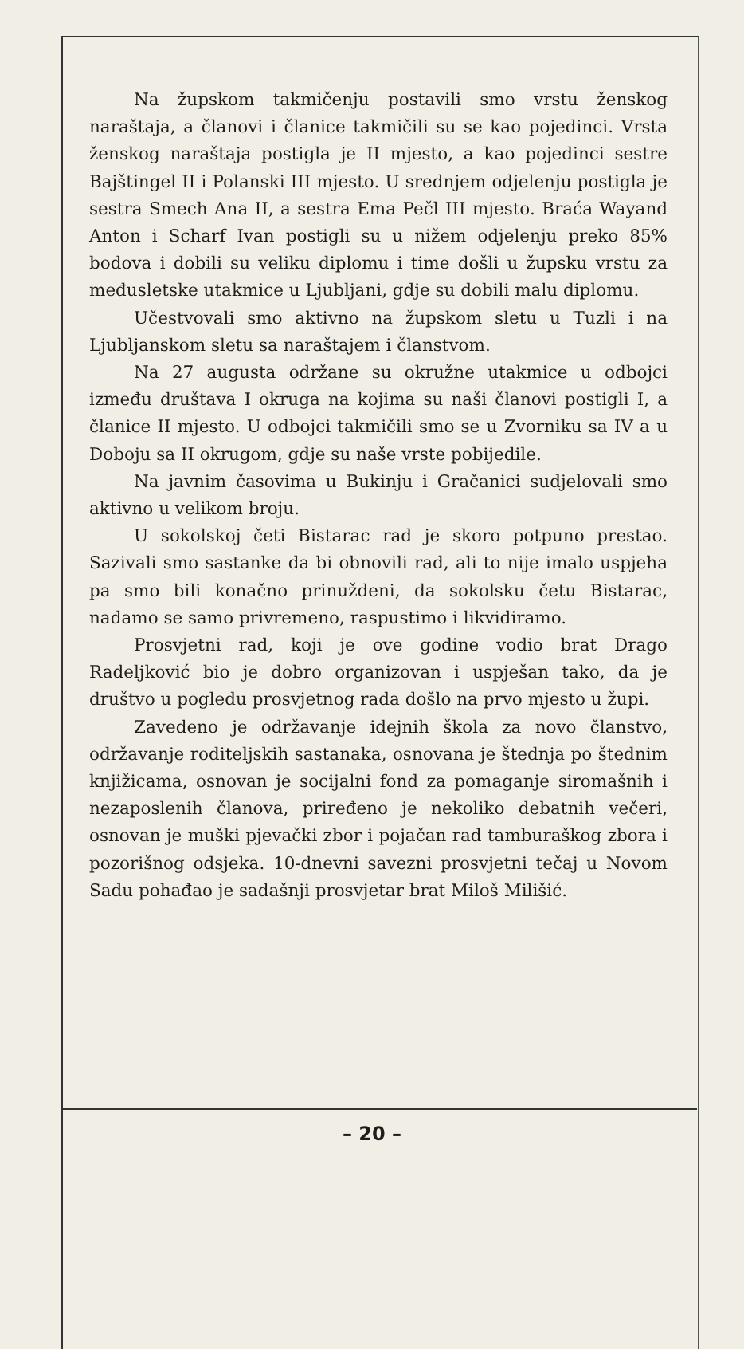Na župskom takmičenju postavili smo vrstu ženskog naraštaja, a članovi i članice takmičili su se kao pojedinci. Vrsta ženskog naraštaja postigla je II mjesto, a kao pojedinci sestre Bajštingel II i Polanski III mjesto. U srednjem odjelenju postigla je sestra Smech Ana II, a sestra Ema Pečl III mjesto. Braća Wayand Anton i Scharf Ivan postigli su u nižem odjelenju preko 85% bodova i dobili su veliku diplomu i time došli u župsku vrstu za međusletske utakmice u Ljubljani, gdje su dobili malu diplomu.
Učestvovali smo aktivno na župskom sletu u Tuzli i na Ljubljanskom sletu sa naraštajem i članstvom.
Na 27 augusta održane su okružne utakmice u odbojci između društava I okruga na kojima su naši članovi postigli I, a članice II mjesto. U odbojci takmičili smo se u Zvorniku sa IV a u Doboju sa II okrugom, gdje su naše vrste pobijedile.
Na javnim časovima u Bukinju i Gračanici sudjelovali smo aktivno u velikom broju.
U sokolskoj četi Bistarac rad je skoro potpuno prestao. Sazivali smo sastanke da bi obnovili rad, ali to nije imalo uspjeha pa smo bili konačno prinuždeni, da sokolsku četu Bistarac, nadamo se samo privremeno, raspustimo i likvidiramo.
Prosvjetni rad, koji je ove godine vodio brat Drago Radeljković bio je dobro organizovan i uspješan tako, da je društvo u pogledu prosvjetnog rada došlo na prvo mjesto u župi.
Zavedeno je održavanje idejnih škola za novo članstvo, održavanje roditeljskih sastanaka, osnovana je štednja po štednim knjižicama, osnovan je socijalni fond za pomaganje siromašnih i nezaposlenih članova, priređeno je nekoliko debatnih večeri, osnovan je muški pjevački zbor i pojačan rad tamburaškog zbora i pozorišnog odsjeka. 10-dnevni savezni prosvjetni tečaj u Novom Sadu pohađao je sadašnji prosvjetar brat Miloš Milišić.
– 20 –